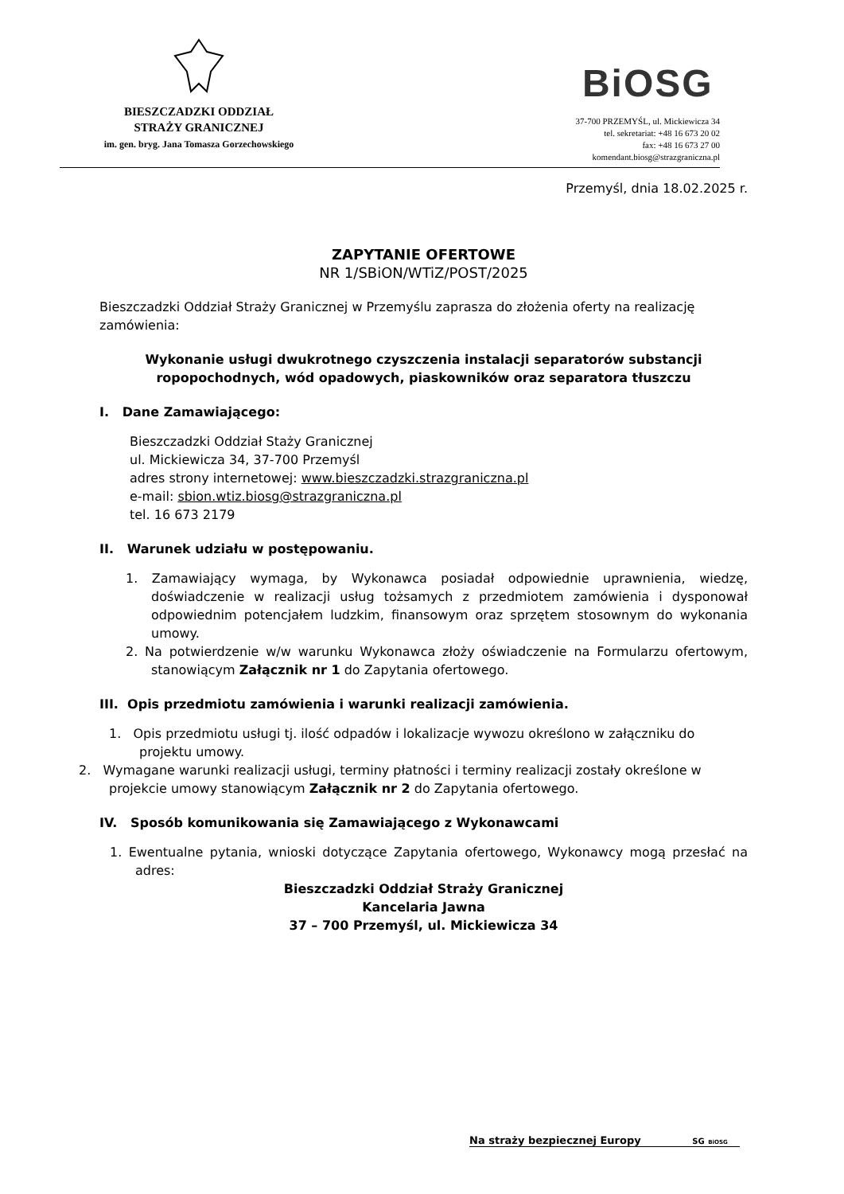BIESZCZADZKI ODDZIAŁ
STRAŻY GRANICZNEJ
im. gen. bryg. Jana Tomasza Gorzechowskiego
BiOSG
37-700 PRZEMYŚL, ul. Mickiewicza 34
tel. sekretariat: +48 16 673 20 02
fax: +48 16 673 27 00
komendant.biosg@strazgraniczna.pl
Przemyśl, dnia 18.02.2025 r.
ZAPYTANIE OFERTOWE
NR 1/SBiON/WTiZ/POST/2025
Bieszczadzki Oddział Straży Granicznej w Przemyślu zaprasza do złożenia oferty na realizację zamówienia:
Wykonanie usługi dwukrotnego czyszczenia instalacji separatorów substancji ropopochodnych, wód opadowych, piaskowników oraz separatora tłuszczu
I. Dane Zamawiającego:
Bieszczadzki Oddział Staży Granicznej
ul. Mickiewicza 34, 37-700 Przemyśl
adres strony internetowej: www.bieszczadzki.strazgraniczna.pl
e-mail: sbion.wtiz.biosg@strazgraniczna.pl
tel. 16 673 2179
II. Warunek udziału w postępowaniu.
1. Zamawiający wymaga, by Wykonawca posiadał odpowiednie uprawnienia, wiedzę, doświadczenie w realizacji usług tożsamych z przedmiotem zamówienia i dysponował odpowiednim potencjałem ludzkim, finansowym oraz sprzętem stosownym do wykonania umowy.
2. Na potwierdzenie w/w warunku Wykonawca złoży oświadczenie na Formularzu ofertowym, stanowiącym Załącznik nr 1 do Zapytania ofertowego.
III. Opis przedmiotu zamówienia i warunki realizacji zamówienia.
1. Opis przedmiotu usługi tj. ilość odpadów i lokalizacje wywozu określono w załączniku do projektu umowy.
2. Wymagane warunki realizacji usługi, terminy płatności i terminy realizacji zostały określone w projekcie umowy stanowiącym Załącznik nr 2 do Zapytania ofertowego.
IV. Sposób komunikowania się Zamawiającego z Wykonawcami
1. Ewentualne pytania, wnioski dotyczące Zapytania ofertowego, Wykonawcy mogą przesłać na adres:
Bieszczadzki Oddział Straży Granicznej
Kancelaria Jawna
37 – 700 Przemyśl, ul. Mickiewicza 34
Na straży bezpiecznej Europy SG BiOSG